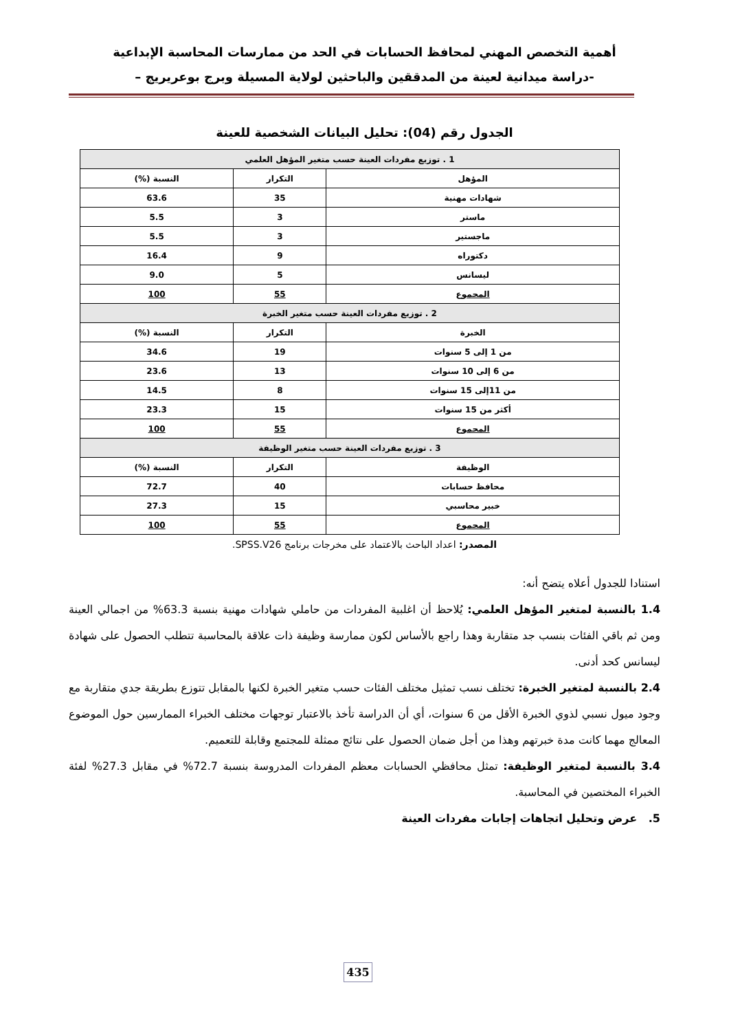أهمية التخصص المهني لمحافظ الحسابات في الحد من ممارسات المحاسبة الإبداعية
-دراسة ميدانية لعينة من المدققين والباحثين لولاية المسيلة وبرج بوعريريج –
الجدول رقم (04): تحليل البيانات الشخصية للعينة
| 1 . توزيع مفردات العينة حسب متغير المؤهل العلمي | | |
| --- | --- | --- |
| المؤهل | التكرار | النسبة (%) |
| شهادات مهنية | 35 | 63.6 |
| ماستر | 3 | 5.5 |
| ماجستير | 3 | 5.5 |
| دكتوراه | 9 | 16.4 |
| ليسانس | 5 | 9.0 |
| المجموع | 55 | 100 |
| 2 . توزيع مفردات العينة حسب متغير الخبرة | | |
| الخبرة | التكرار | النسبة (%) |
| من 1 إلى 5 سنوات | 19 | 34.6 |
| من 6 إلى 10 سنوات | 13 | 23.6 |
| من 11إلى 15 سنوات | 8 | 14.5 |
| أكثر من 15 سنوات | 15 | 23.3 |
| المجموع | 55 | 100 |
| 3 . توزيع مفردات العينة حسب متغير الوظيفة | | |
| الوظيفة | التكرار | النسبة (%) |
| محافظ حسابات | 40 | 72.7 |
| خبير محاسبي | 15 | 27.3 |
| المجموع | 55 | 100 |
المصدر: اعداد الباحث بالاعتماد على مخرجات برنامج SPSS.V26.
استنادا للجدول أعلاه يتضح أنه:
1.4 بالنسبة لمتغير المؤهل العلمي: يُلاحظ أن اغلبية المفردات من حاملي شهادات مهنية بنسبة 63.3% من اجمالي العينة ومن ثم باقي الفئات بنسب جد متقاربة وهذا راجع بالأساس لكون ممارسة وظيفة ذات علاقة بالمحاسبة تتطلب الحصول على شهادة ليسانس كحد أدنى.
2.4 بالنسبة لمتغير الخبرة: تختلف نسب تمثيل مختلف الفئات حسب متغير الخبرة لكنها بالمقابل تتوزع بطريقة جدي متقاربة مع وجود ميول نسبي لذوي الخبرة الأقل من 6 سنوات، أي أن الدراسة تأخذ بالاعتبار توجهات مختلف الخبراء الممارسين حول الموضوع المعالج مهما كانت مدة خبرتهم وهذا من أجل ضمان الحصول على نتائج ممثلة للمجتمع وقابلة للتعميم.
3.4 بالنسبة لمتغير الوظيفة: تمثل محافظي الحسابات معظم المفردات المدروسة بنسبة 72.7% في مقابل 27.3% لفئة الخبراء المختصين في المحاسبة.
5. عرض وتحليل اتجاهات إجابات مفردات العينة
435